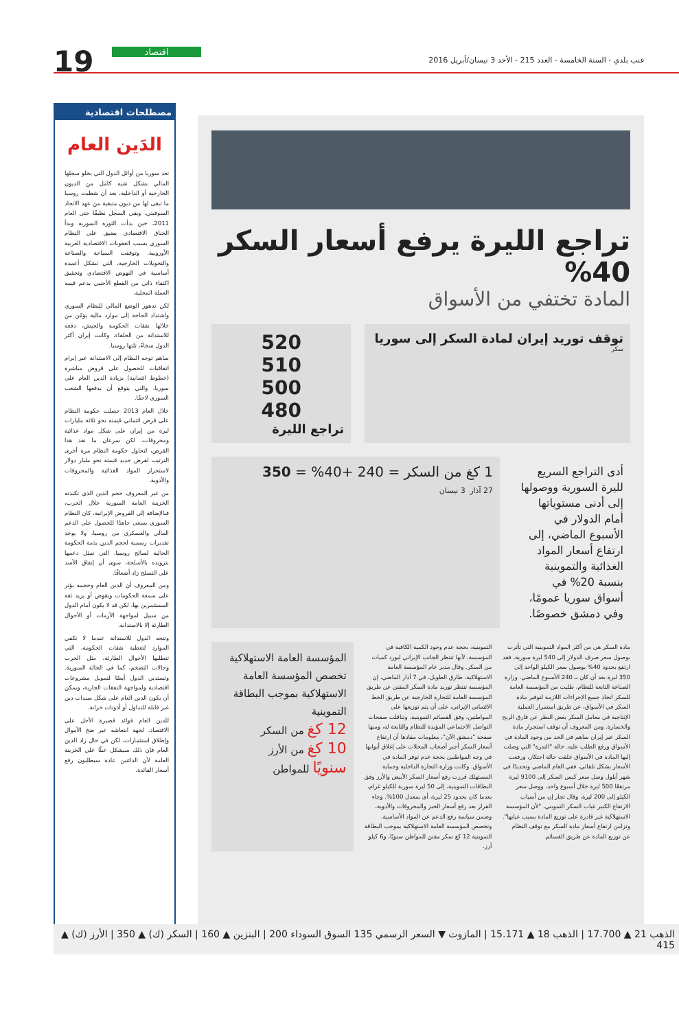عنب بلدي - السنة الخامسة - العدد 215 - الأحد 3 نيسان/أبريل 2016
اقتصاد
19
مصطلحات اقتصادية
الدَين العام
تعد سوريا من أوائل الدول التي يخلو سجلها المالي بشكل شبه كامل من الديون الخارجية أو الداخلية، بعد أن شطبت روسيا ما تبقى لها من ديون متبقية من عهد الاتحاد السوفيتي، وبقي السجل نظيفًا حتى العام 2011، حين بدأت الثورة السورية وبدأ الخناق الاقتصادي يضيق على النظام السوري بسبب العقوبات الاقتصادية العربية الأوروبية. وتوقفت السياحة والصناعة والتحويلات الخارجية، التي تشكل أعمدة أساسية في النهوض الاقتصادي وتحقيق اكتفاء ذاتي من القطع الأجنبي يدعم قيمة العملة المحلية.
لكن تدهور الوضع المالي للنظام السوري واشتداد الحاجة إلى موارد مالية يؤمّن من خلالها نفقات الحكومة والجيش، دفعه للاستدانة من الحلفاء، وكانت إيران أكثر الدول سخاءً، تلتها روسيا.
ساهم توجه النظام إلى الاستدانة عبر إبرام اتفاقيات للحصول على قروض مباشرة (خطوط ائتمانية) بزيادة الدين العام على سوريا، والتي يتوقع أن يدفعها الشعب السوري لاحقًا.
خلال العام 2013 حصلت حكومة النظام على قرض ائتماني قيمته نحو ثلاثة مليارات ليرة من إيران على شكل مواد غذائية ومحروقات، لكن سرعان ما نفد هذا القرض، لتحاول حكومة النظام مرة أخرى الترتيب لقرض جديد قيمته نحو مليار دولار لاستجرار المواد الغذائية والمحروقات والأدوية.
من غير المعروف حجم الدين الذي تكبدته الخزينة العامة السورية خلال الحرب، فبالإضافة إلى القروض الإيرانية، كان النظام السوري يسعى جاهدًا للحصول على الدعم المالي والعسكري من روسيا، ولا يوجد تقديرات رسمية لحجم الدين بذمة الحكومة الحالية لصالح روسيا، التي تمثل دعمها بتزويده بالأسلحة، سوى أن إنفاق الأسد على التسلح زاد أضعافًا.
ومن المعروف أن الدين العام وحجمه يؤثر على سمعة الحكومات ويقوض أو يزيد ثقة المستثمرين بها، لكن قد لا يكون أمام الدول من سبيل لمواجهة الأزمات أو الأحوال الطارئة إلا بالاستدانة.
وتتجه الدول للاستدانة عندما لا تكفي الموارد لتغطية نفقات الحكومة، التي تتطلبها الأحوال الطارئة، مثل الحرب وحالات التضخم، كما في الحالة السورية. وتستدين الدول أيضًا لتمويل مشروعات اقتصادية ولمواجهة النفقات الجارية، ويمكن أن يكون الدين العام على شكل سندات دين غير قابلة للتداول أو أذونات خزانة.
للدين العام فوائد قصيرة الأجل على الاقتصاد، لجهة انتعاشه عبر ضخ الأموال وإطلاق استثمارات، لكن في حال زاد الدين العام فإن ذلك سيشكل عبئًا على الخزينة العامة لأن الدائنين عادة سيطلبون رفع أسعار الفائدة.
تراجع الليرة يرفع أسعار السكر 40%
المادة تختفي من الأسواق
توقف توريد إيران لمادة السكر إلى سوريا
سكر
520
510
500
480
تراجع الليرة
أدى التراجع السريع لليرة السورية ووصولها إلى أدنى مستوياتها أمام الدولار في الأسبوع الماضي، إلى ارتفاع أسعار المواد الغذائية والتموينية بنسبة 20% في أسواق سوريا عمومًا، وفي دمشق خصوصًا.
1 كغ من السكر = 240 +40% = 350
27 آذار 3 نيسان
مادة السكر هي من أكثر المواد التموينية التي تأثرت بوصول سعر صرف الدولار إلى 540 ليرة سورية، فقد ارتفع بحدود 40% بوصول سعر الكيلو الواحد إلى 350 ليرة بعد أن كان بـ 240 الأسبوع الماضي. وزارة الصناعة التابعة للنظام، طلبت من المؤسسة العامة للسكر اتخاذ جميع الإجراءات اللازمة لتوفير مادة السكر في الأسواق، عن طريق استمرار العملية الإنتاجية في معامل السكر بغض النظر عن فارق الربح والخسارة. ومن المعروف أن توقف استجرار مادة السكر عبر إيران ساهم في الحد من وجود المادة في الأسواق ورفع الطلب عليه. حالة "الندرة" التي وصلت إليها المادة في الأسواق خلقت حالة احتكار، ورفعت الأسعار بشكل تلقائي، ففي العام الماضي وتحديدًا في شهر أيلول وصل سعر كيس السكر إلى 9100 ليرة مرتفعًا 500 ليرة خلال أسبوع واحد، ووصل سعر الكيلو إلى 200 ليرة، وقال تجار إن من أسباب الارتفاع الكبير غياب السكر التمويني، "لأن المؤسسة الاستهلاكية غير قادرة على توزيع المادة بسبب غيابها". وتزامن ارتفاع أسعار مادة السكر مع توقف النظام عن توزيع المادة عن طريق القسائم
التموينية، بحجة عدم وجود الكمية الكافية في المؤسسة، لأنها تنتظر الجانب الإيراني ليورد كميات من السكر. وقال مدير عام المؤسسة العامة الاستهلاكية، طارق الطويل، في 7 آذار الماضي، إن المؤسسة تنتظر توريد مادة السكر المقنن عن طريق المؤسسة العامة للتجارة الخارجية عن طريق الخط الائتماني الإيراني، على أن يتم توزيعها على المواطنين، وفق القسائم التموينية. وتناقلت صفحات التواصل الاجتماعي المؤيدة للنظام والتابعة له، ومنها صفحة "دمشق الآن"، معلومات مفادها أن ارتفاع أسعار السكر أجبر أصحاب المحلات على إغلاق أبوابها في وجه المواطنين بحجة عدم توفر المادة في الأسواق. وكانت وزارة التجارة الداخلية وحماية المستهلك قررت رفع أسعار السكر الأبيض والأرز وفق البطاقات التموينية، إلى 50 ليرة سورية للكيلو غرام، بعدما كان بحدود 25 ليرة، أي بمعدل 100%. وجاء القرار بعد رفع أسعار الخبز والمحروقات والأدوية، وضمن سياسة رفع الدعم عن المواد الأساسية. وتخصص المؤسسة العامة الاستهلاكية بموجب البطاقة التموينية 12 كغ سكر مقنن للمواطن سنويًا، و6 كيلو أرز.
المؤسسة العامة الاستهلاكية
تخصص المؤسسة العامة الاستهلاكية بموجب البطاقة التموينية
12 كغ من السكر
10 كغ من الأرز
سنويًا للمواطن
الذهب 21 ▲ 17.700 | الذهب 18 ▲ 15.171 | المازوت ▼ السعر الرسمي 135 السوق السوداء 200 | البنزين ▲ 160 | السكر (ك) ▲ 350 | الأرز (ك) ▲ 415